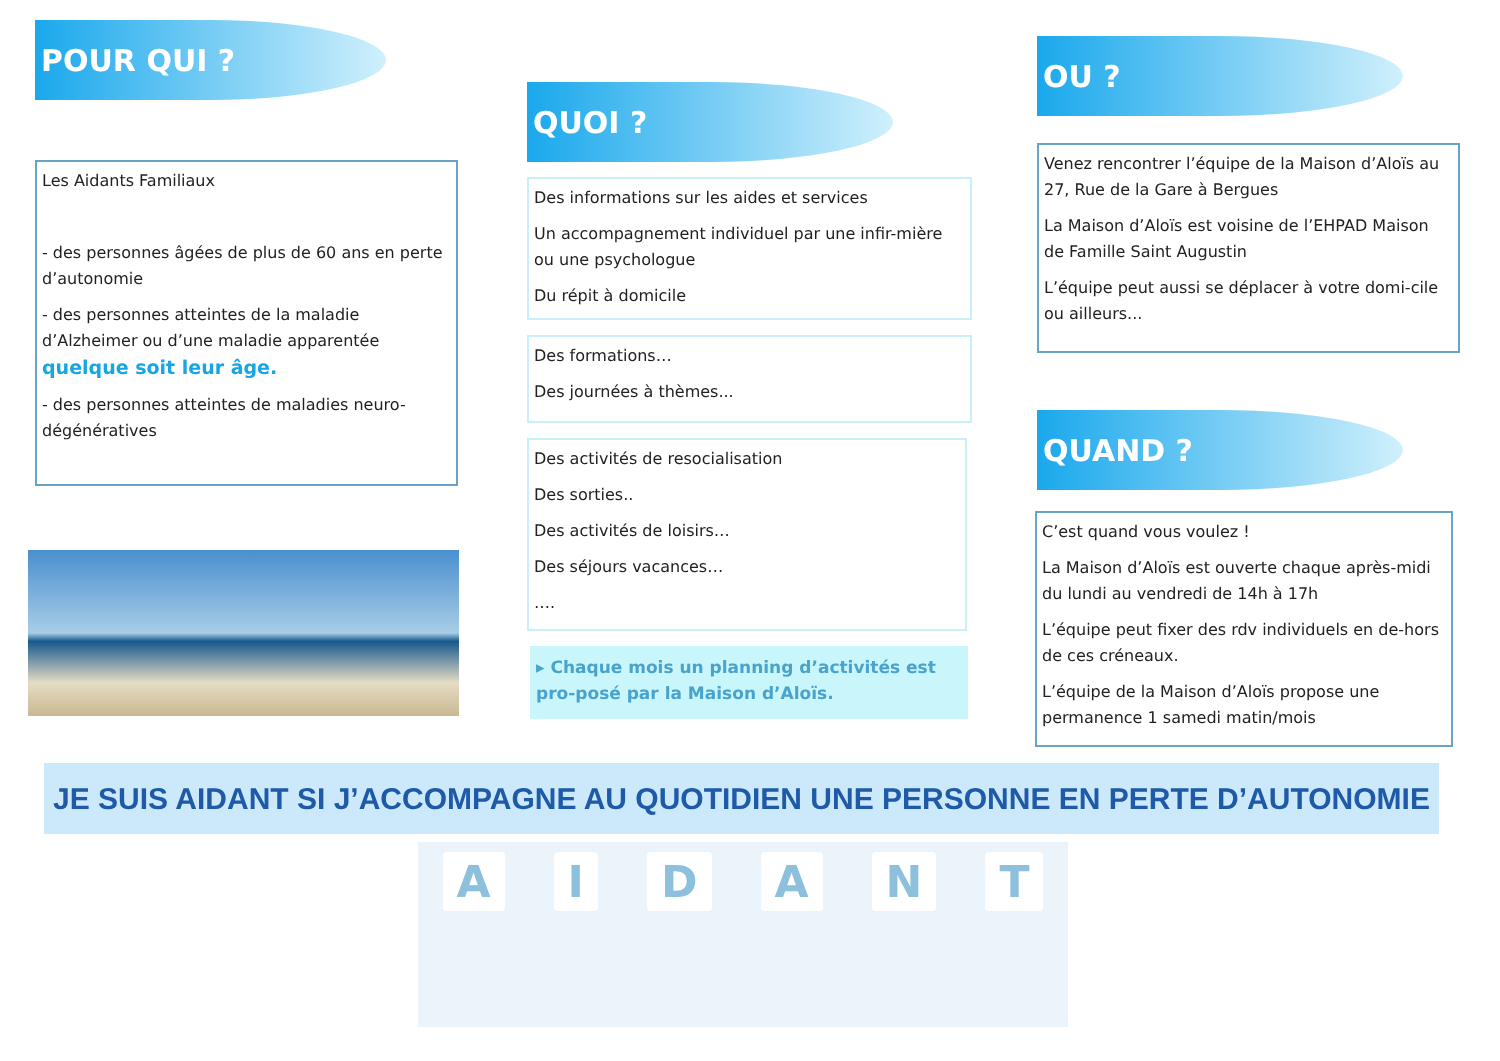POUR QUI ?
Les Aidants Familiaux
- des personnes âgées de plus de 60 ans en perte d’autonomie
- des personnes atteintes de la maladie d’Alzheimer ou d’une maladie apparentée quelque soit leur âge.
- des personnes atteintes de maladies neuro-dégénératives
QUOI ?
Des informations sur les aides et services
Un accompagnement individuel par une infir-mière ou une psychologue
Du répit à domicile
Des formations…
Des journées à thèmes...
Des activités de resocialisation
Des sorties..
Des activités de loisirs…
Des séjours vacances…
….
▸ Chaque mois un planning d’activités est pro-posé par la Maison d’Aloïs.
OU ?
Venez rencontrer l’équipe de la Maison d’Aloïs au 27, Rue de la Gare à Bergues
La Maison d’Aloïs est voisine de l’EHPAD Maison de Famille Saint Augustin
L’équipe peut aussi se déplacer à votre domi-cile ou ailleurs...
QUAND ?
C’est quand vous voulez !
La Maison d’Aloïs est ouverte chaque après-midi du lundi au vendredi de 14h à 17h
L’équipe peut fixer des rdv individuels en de-hors de ces créneaux.
L’équipe de la Maison d’Aloïs propose une permanence 1 samedi matin/mois
JE SUIS AIDANT SI J’ACCOMPAGNE AU QUOTIDIEN UNE PERSONNE EN PERTE D’AUTONOMIE
A I D A N T